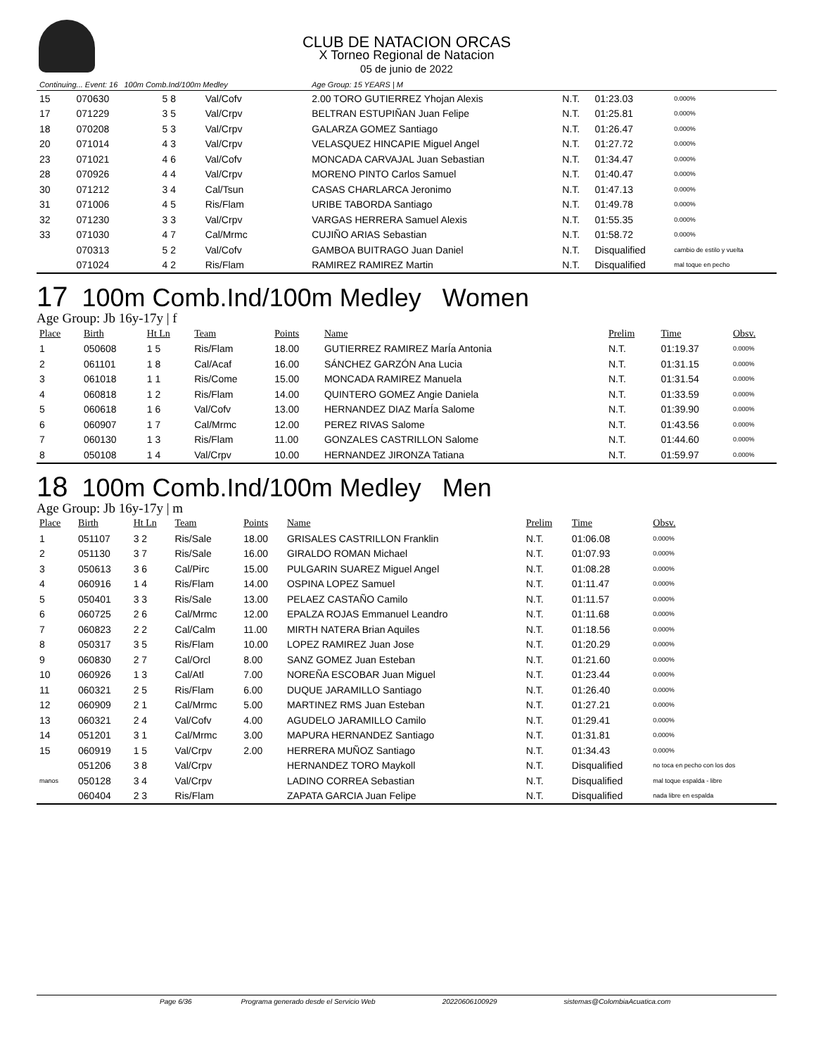CLUB DE NATACION ORCAS
X Torneo Regional de Natacion
05 de junio de 2022
| Continuing... Event: 16 100m Comb.Ind/100m Medley | | | | Age Group: 15 YEARS / M | | | |
| 15 | 070630 | 5 8 | Val/Cofv | 2.00 TORO GUTIERREZ Yhojan Alexis | N.T. | 01:23.03 | 0.000% |
| 17 | 071229 | 3 5 | Val/Crpv | BELTRAN ESTUPIÑAN Juan Felipe | N.T. | 01:25.81 | 0.000% |
| 18 | 070208 | 5 3 | Val/Crpv | GALARZA GOMEZ Santiago | N.T. | 01:26.47 | 0.000% |
| 20 | 071014 | 4 3 | Val/Crpv | VELASQUEZ HINCAPIE Miguel Angel | N.T. | 01:27.72 | 0.000% |
| 23 | 071021 | 4 6 | Val/Cofv | MONCADA CARVAJAL Juan Sebastian | N.T. | 01:34.47 | 0.000% |
| 28 | 070926 | 4 4 | Val/Crpv | MORENO PINTO Carlos Samuel | N.T. | 01:40.47 | 0.000% |
| 30 | 071212 | 3 4 | Cal/Tsun | CASAS CHARLARCA Jeronimo | N.T. | 01:47.13 | 0.000% |
| 31 | 071006 | 4 5 | Ris/Flam | URIBE TABORDA Santiago | N.T. | 01:49.78 | 0.000% |
| 32 | 071230 | 3 3 | Val/Crpv | VARGAS HERRERA Samuel Alexis | N.T. | 01:55.35 | 0.000% |
| 33 | 071030 | 4 7 | Cal/Mrmc | CUJIÑO ARIAS Sebastian | N.T. | 01:58.72 | 0.000% |
| | 070313 | 5 2 | Val/Cofv | GAMBOA BUITRAGO Juan Daniel | N.T. | Disqualified | cambio de estilo y vuelta |
| | 071024 | 4 2 | Ris/Flam | RAMIREZ RAMIREZ Martin | N.T. | Disqualified | mal toque en pecho |
17 100m Comb.Ind/100m Medley Women
Age Group: Jb 16y-17y | f
| Place | Birth | Ht Ln | Team | Points | Name | Prelim | Time | Obsv. |
| --- | --- | --- | --- | --- | --- | --- | --- | --- |
| 1 | 050608 | 1 5 | Ris/Flam | 18.00 | GUTIERREZ RAMIREZ MarÍa Antonia | N.T. | 01:19.37 | 0.000% |
| 2 | 061101 | 1 8 | Cal/Acaf | 16.00 | SÁNCHEZ GARZÓN Ana Lucia | N.T. | 01:31.15 | 0.000% |
| 3 | 061018 | 1 1 | Ris/Come | 15.00 | MONCADA RAMIREZ Manuela | N.T. | 01:31.54 | 0.000% |
| 4 | 060818 | 1 2 | Ris/Flam | 14.00 | QUINTERO GOMEZ Angie Daniela | N.T. | 01:33.59 | 0.000% |
| 5 | 060618 | 1 6 | Val/Cofv | 13.00 | HERNANDEZ DIAZ MarÍa Salome | N.T. | 01:39.90 | 0.000% |
| 6 | 060907 | 1 7 | Cal/Mrmc | 12.00 | PEREZ RIVAS Salome | N.T. | 01:43.56 | 0.000% |
| 7 | 060130 | 1 3 | Ris/Flam | 11.00 | GONZALES CASTRILLON Salome | N.T. | 01:44.60 | 0.000% |
| 8 | 050108 | 1 4 | Val/Crpv | 10.00 | HERNANDEZ JIRONZA Tatiana | N.T. | 01:59.97 | 0.000% |
18 100m Comb.Ind/100m Medley Men
Age Group: Jb 16y-17y | m
| Place | Birth | Ht Ln | Team | Points | Name | Prelim | Time | Obsv. |
| --- | --- | --- | --- | --- | --- | --- | --- | --- |
| 1 | 051107 | 3 2 | Ris/Sale | 18.00 | GRISALES CASTRILLON Franklin | N.T. | 01:06.08 | 0.000% |
| 2 | 051130 | 3 7 | Ris/Sale | 16.00 | GIRALDO ROMAN Michael | N.T. | 01:07.93 | 0.000% |
| 3 | 050613 | 3 6 | Cal/Pirc | 15.00 | PULGARIN SUAREZ Miguel Angel | N.T. | 01:08.28 | 0.000% |
| 4 | 060916 | 1 4 | Ris/Flam | 14.00 | OSPINA LOPEZ Samuel | N.T. | 01:11.47 | 0.000% |
| 5 | 050401 | 3 3 | Ris/Sale | 13.00 | PELAEZ CASTAÑO Camilo | N.T. | 01:11.57 | 0.000% |
| 6 | 060725 | 2 6 | Cal/Mrmc | 12.00 | EPALZA ROJAS Emmanuel Leandro | N.T. | 01:11.68 | 0.000% |
| 7 | 060823 | 2 2 | Cal/Calm | 11.00 | MIRTH NATERA Brian Aquiles | N.T. | 01:18.56 | 0.000% |
| 8 | 050317 | 3 5 | Ris/Flam | 10.00 | LOPEZ RAMIREZ Juan Jose | N.T. | 01:20.29 | 0.000% |
| 9 | 060830 | 2 7 | Cal/Orcl | 8.00 | SANZ GOMEZ Juan Esteban | N.T. | 01:21.60 | 0.000% |
| 10 | 060926 | 1 3 | Cal/Atl | 7.00 | NOREÑA ESCOBAR Juan Miguel | N.T. | 01:23.44 | 0.000% |
| 11 | 060321 | 2 5 | Ris/Flam | 6.00 | DUQUE JARAMILLO Santiago | N.T. | 01:26.40 | 0.000% |
| 12 | 060909 | 2 1 | Cal/Mrmc | 5.00 | MARTINEZ RMS Juan Esteban | N.T. | 01:27.21 | 0.000% |
| 13 | 060321 | 2 4 | Val/Cofv | 4.00 | AGUDELO JARAMILLO Camilo | N.T. | 01:29.41 | 0.000% |
| 14 | 051201 | 3 1 | Cal/Mrmc | 3.00 | MAPURA HERNANDEZ Santiago | N.T. | 01:31.81 | 0.000% |
| 15 | 060919 | 1 5 | Val/Crpv | 2.00 | HERRERA MUÑOZ Santiago | N.T. | 01:34.43 | 0.000% |
| | 051206 | 3 8 | Val/Crpv | | HERNANDEZ TORO Maykoll | N.T. | Disqualified | no toca en pecho con los dos |
| manos | 050128 | 3 4 | Val/Crpv | | LADINO CORREA Sebastian | N.T. | Disqualified | mal toque espalda - libre |
| | 060404 | 2 3 | Ris/Flam | | ZAPATA GARCIA Juan Felipe | N.T. | Disqualified | nada libre en espalda |
Page 6/36 Programa generado desde el Servicio Web 20220606100929 sistemas@ColombiaAcuatica.com